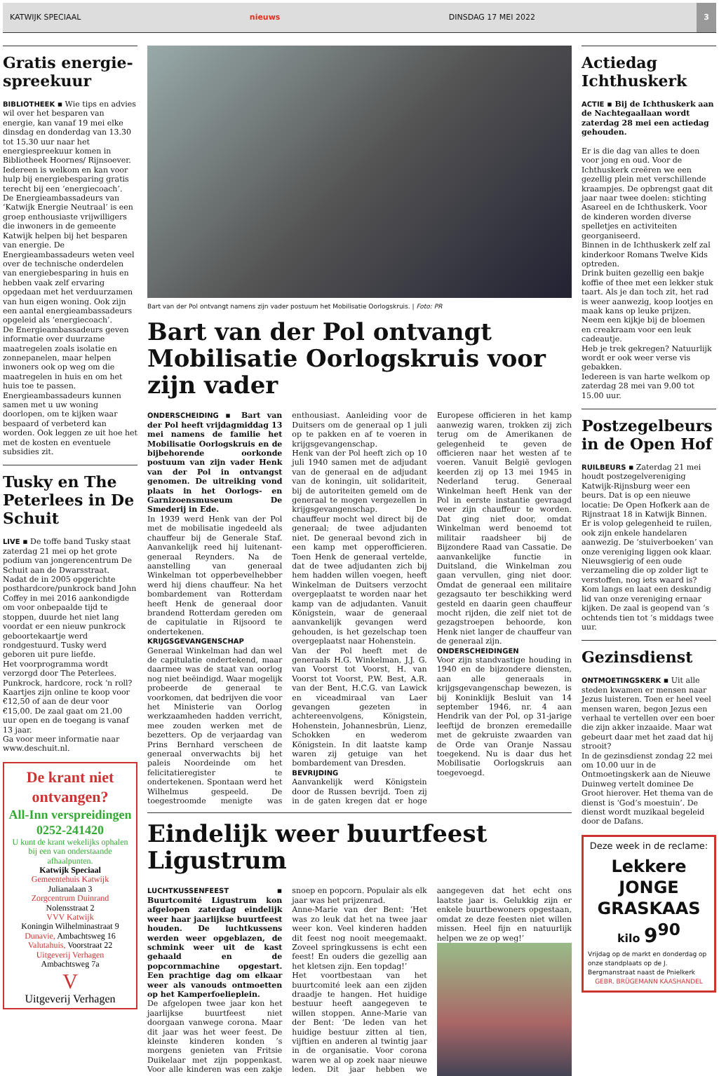KATWIJK SPECIAAL nieuws DINSDAG 17 MEI 2022 3
Gratis energie­spreekuur
BIBLIOTHEEK ▪ Wie tips en advies wil over het besparen van energie, kan vanaf 19 mei elke dinsdag en donderdag van 13.30 tot 15.30 uur naar het energiespreekuur komen in Bibliotheek Hoornes/ Rijnsoever. Iedereen is welkom en kan voor hulp bij energiebesparing gratis terecht bij een ‘energiecoach’.
De Energieambassadeurs van ‘Katwijk Energie Neutraal’ is een groep enthousiaste vrijwilligers die inwoners in de gemeente Katwijk helpen bij het besparen van energie. De Energieambassadeurs weten veel over de technische onderdelen van energiebesparing in huis en hebben vaak zelf ervaring opgedaan met het verduurzamen van hun eigen woning. Ook zijn een aantal energieambassadeurs opgeleid als ‘energiecoach’.
De Energieambassadeurs geven informatie over duurzame maatregelen zoals isolatie en zonnepanelen, maar helpen inwoners ook op weg om die maatregelen in huis en om het huis toe te passen. Energieambassadeurs kunnen samen met u uw woning doorlopen, om te kijken waar bespaard of verbeterd kan worden. Ook leggen ze uit hoe het met de kosten en eventuele subsidies zit.
Tusky en The Peterlees in De Schuit
LIVE ▪ De toffe band Tusky staat zaterdag 21 mei op het grote podium van jongerencentrum De Schuit aan de Dwarsstraat.
Nadat de in 2005 opgerichte posthardcore/punkrock band John Coffey in mei 2016 aankondigde om voor onbepaalde tijd te stoppen, duurde het niet lang voordat er een nieuw punkrock geboortekaartje werd rondgestuurd. Tusky werd geboren uit pure liefde.
Het voorprogramma wordt verzorgd door The Peterlees. Punkrock, hardcore, rock ‘n roll?
Kaartjes zijn online te koop voor €12,50 of aan de deur voor €15,00. De zaal gaat om 21.00 uur open en de toegang is vanaf 13 jaar.
Ga voor meer informatie naar www.deschuit.nl.
De krant niet ontvangen?
All-Inn verspreidingen 0252-241420
U kunt de krant wekelijks ophalen bij een van onderstaande afhaalpunten.
Katwijk Speciaal
Gemeentehuis Katwijk
Julianalaan 3
Zorgcentrum Duinrand
Nolensstraat 2
VVV Katwijk
Koningin Wilhelminastraat 9
Dunavie, Ambachtsweg 16
Valutahuis, Voorstraat 22
Uitgeverij Verhagen
Ambachtsweg 7a
V
Uitgeverij Verhagen
Bart van der Pol ontvangt namens zijn vader postuum het Mobilisatie Oorlogskruis. | Foto: PR
Bart van der Pol ontvangt Mobilisatie Oorlogskruis voor zijn vader
ONDERSCHEIDING ▪ Bart van der Pol heeft vrijdagmiddag 13 mei namens de familie het Mobilisatie Oorlogskruis en de bijbehorende oorkonde postuum van zijn vader Henk van der Pol in ontvangst genomen. De uitreiking vond plaats in het Oorlogs- en Garnizoensmuseum De Smederij in Ede.
In 1939 werd Henk van der Pol met de mobilisatie ingedeeld als chauffeur bij de Generale Staf. Aanvankelijk reed hij luitenant-generaal Reynders. Na de aanstelling van generaal Winkelman tot opperbevelhebber werd hij diens chauffeur. Na het bombardement van Rotterdam heeft Henk de generaal door brandend Rotterdam gereden om de capitulatie in Rijsoord te ondertekenen.
KRIJGSGEVANGENSCHAP
Generaal Winkelman had dan wel de capitulatie ondertekend, maar daarmee was de staat van oorlog nog niet beëindigd. Waar mogelijk probeerde de generaal te voorkomen, dat bedrijven die voor het Ministerie van Oorlog werkzaamheden hadden verricht, mee zouden werken met de bezetters. Op de verjaardag van Prins Bernhard verscheen de generaal onverwachts bij het paleis Noordeinde om het felicitatieregister te ondertekenen. Spontaan werd het Wilhelmus gespeeld. De toegestroomde menigte was enthousiast. Aanleiding voor de Duitsers om de generaal op 1 juli op te pakken en af te voeren in krijgsgevangenschap.
Henk van der Pol heeft zich op 10 juli 1940 samen met de adjudant van de generaal en de adjudant van de koningin, uit solidariteit, bij de autoriteiten gemeld om de generaal te mogen vergezellen in krijgsgevangenschap. De chauffeur mocht wel direct bij de generaal; de twee adjudanten niet. De generaal bevond zich in een kamp met opperofficieren. Toen Henk de generaal vertelde, dat de twee adjudanten zich bij hem hadden willen voegen, heeft Winkelman de Duitsers verzocht overgeplaatst te worden naar het kamp van de adjudanten. Vanuit Königstein, waar de generaal aanvankelijk gevangen werd gehouden, is het gezelschap toen overgeplaatst naar Hohenstein.
Van der Pol heeft met de generaals H.G. Winkelman, J.J. G. van Voorst tot Voorst, H. van Voorst tot Voorst, P.W. Best, A.R. van der Bent, H.C.G. van Lawick en viceadmiraal van Laer gevangen gezeten in achtereenvolgens, Königstein, Hohenstein, Johannesbrün, Lienz, Schokken en wederom Königstein. In dit laatste kamp waren zij getuige van het bombardement van Dresden.
BEVRIJDING
Aanvankelijk werd Königstein door de Russen bevrijd. Toen zij in de gaten kregen dat er hoge Europese officieren in het kamp aanwezig waren, trokken zij zich terug om de Amerikanen de gelegenheid te geven de officieren naar het westen af te voeren. Vanuit België gevlogen keerden zij op 13 mei 1945 in Nederland terug. Generaal Winkelman heeft Henk van der Pol in eerste instantie gevraagd weer zijn chauffeur te worden. Dat ging niet door, omdat Winkelman werd benoemd tot militair raadsheer bij de Bijzondere Raad van Cassatie. De aanvankelijke functie in Duitsland, die Winkelman zou gaan vervullen, ging niet door. Omdat de generaal een militaire gezagsauto ter beschikking werd gesteld en daarin geen chauffeur mocht rijden, die zelf niet tot de gezagstroepen behoorde, kon Henk niet langer de chauffeur van de generaal zijn.
ONDERSCHEIDINGEN
Voor zijn standvastige houding in 1940 en de bijzondere diensten, aan alle generaals in krijgsgevangenschap bewezen, is bij Koninklijk Besluit van 14 september 1946, nr. 4 aan Hendrik van der Pol, op 31-jarige leeftijd de bronzen eremedaille met de gekruiste zwaarden van de Orde van Oranje Nassau toegekend. Nu is daar dus het Mobilisatie Oorlogskruis aan toegevoegd.
Eindelijk weer buurtfeest Ligustrum
LUCHTKUSSENFEEST ▪ Buurtcomité Ligustrum kon afgelopen zaterdag eindelijk weer haar jaarlijkse buurtfeest houden. De luchtkussens werden weer opgeblazen, de schmink weer uit de kast gehaald en de popcornmachine opgestart. Een prachtige dag om elkaar weer als vanouds ontmoetten op het Kamperfoelieplein.
De afgelopen twee jaar kon het jaarlijkse buurtfeest niet doorgaan vanwege corona. Maar dit jaar was het weer feest. De kleinste kinderen konden ’s morgens genieten van Fritsie Duikelaar met zijn poppenkast. Voor alle kinderen was een zakje snoep en popcorn. Populair als elk jaar was het prijzenrad.
Anne-Marie van der Bent: ‘Het was zo leuk dat het na twee jaar weer kon. Veel kinderen hadden dit feest nog nooit meegemaakt. Zoveel springkussens is echt een feest! En ouders die gezellig aan het kletsen zijn. Een topdag!’
Het voortbestaan van het buurtcomité leek aan een zijden draadje te hangen. Het huidige bestuur heeft aangegeven te willen stoppen. Anne-Marie van der Bent: ‘De leden van het huidige bestuur zitten al tien, vijftien en anderen al twintig jaar in de organisatie. Voor corona waren we al op zoek naar nieuwe leden. Dit jaar hebben we aangegeven dat het echt ons laatste jaar is. Gelukkig zijn er enkele buurtbewoners opgestaan, omdat ze deze feesten niet willen missen. Heel fijn en natuurlijk helpen we ze op weg!’
Actiedag Ichthuskerk
ACTIE ▪ Bij de Ichthuskerk aan de Nachtegaallaan wordt zaterdag 28 mei een actiedag gehouden.
Er is die dag van alles te doen voor jong en oud. Voor de Ichthuskerk creëren we een gezellig plein met verschillende kraampjes. De opbrengst gaat dit jaar naar twee doelen: stichting Asareel en de Ichthuskerk. Voor de kinderen worden diverse spelletjes en activiteiten georganiseerd.
Binnen in de Ichthuskerk zelf zal kinderkoor Romans Twelve Kids optreden.
Drink buiten gezellig een bakje koffie of thee met een lekker stuk taart. Als je dan toch zit, het rad is weer aanwezig, koop lootjes en maak kans op leuke prijzen. Neem een kijkje bij de bloemen en creakraam voor een leuk cadeautje.
Heb je trek gekregen? Natuurlijk wordt er ook weer verse vis gebakken.
Iedereen is van harte welkom op zaterdag 28 mei van 9.00 tot 15.00 uur.
Postzegelbeurs in de Open Hof
RUILBEURS ▪ Zaterdag 21 mei houdt postzegelvereniging Katwijk-Rijnsburg weer een beurs. Dat is op een nieuwe locatie: De Open Hofkerk aan de Rijnstraat 18 in Katwijk Binnen.
Er is volop gelegenheid te ruilen, ook zijn enkele handelaren aanwezig. De ‘stuiverboeken’ van onze vereniging liggen ook klaar. Nieuwsgierig of een oude verzameling die op zolder ligt te verstoffen, nog iets waard is? Kom langs en laat een deskundig lid van onze vereniging ernaar kijken. De zaal is geopend van ‘s ochtends tien tot ’s middags twee uur.
Gezinsdienst
ONTMOETINGSKERK ▪ Uit alle steden kwamen er mensen naar Jezus luisteren. Toen er heel veel mensen waren, begon Jezus een verhaal te vertellen over een boer die zijn akker inzaaide. Maar wat gebeurt daar met het zaad dat hij strooit?
In de gezinsdienst zondag 22 mei om 10.00 uur in de Ontmoetingskerk aan de Nieuwe Duinweg vertelt dominee De Groot hierover. Het thema van de dienst is ‘God’s moestuin’. De dienst wordt muzikaal begeleid door de Dafans.
Deze week in de reclame:
Lekkere JONGE GRASKAAS
kilo 9<sup>90</sup>
Vrijdag op de markt en donderdag op onze standplaats op de J. Bergmanstraat naast de Pnielkerk
GEBR. BRÜGEMANN KAASHANDEL